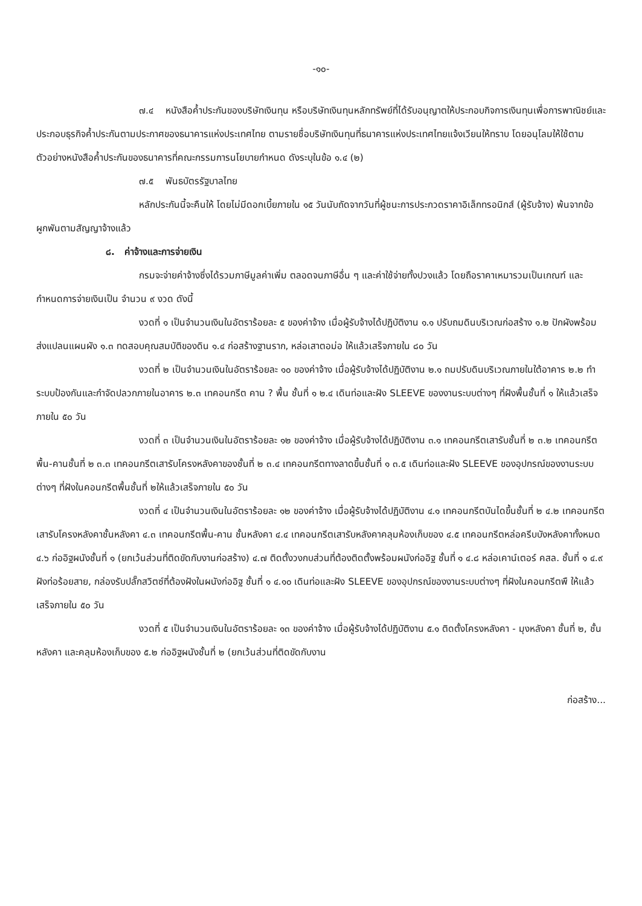-๑๐-
๗.๔ หนังสือค้ำประกันของบริษัทเงินทุน หรือบริษัทเงินทุนหลักทรัพย์ที่ได้รับอนุญาตให้ประกอบกิจการเงินทุนเพื่อการพาณิชย์และประกอบธุรกิจค้ำประกันตามประกาศของธนาคารแห่งประเทศไทย ตามรายชื่อบริษัทเงินทุนที่ธนาคารแห่งประเทศไทยแจ้งเวียนให้ทราบ โดยอนุโลมให้ใช้ตามตัวอย่างหนังสือค้ำประกันของธนาคารที่คณะกรรมการนโยบายกำหนด ดังระบุในข้อ ๑.๔ (๒)
๗.๕ พันธบัตรรัฐบาลไทย
หลักประกันนี้จะคืนให้ โดยไม่มีดอกเบี้ยภายใน ๑๕ วันนับถัดจากวันที่ผู้ชนะการประกวดราคาอิเล็กทรอนิกส์ (ผู้รับจ้าง) พ้นจากข้อผูกพันตามสัญญาจ้างแล้ว
๘. ค่าจ้างและการจ่ายเงิน
กรมจะจ่ายค่าจ้างซึ่งได้รวมภาษีมูลค่าเพิ่ม ตลอดจนภาษีอื่น ๆ และค่าใช้จ่ายทั้งปวงแล้ว โดยถือราคาเหมารวมเป็นเกณฑ์ และกำหนดการจ่ายเงินเป็น จำนวน ๙ งวด ดังนี้
งวดที่ ๑ เป็นจำนวนเงินในอัตราร้อยละ ๕ ของค่าจ้าง เมื่อผู้รับจ้างได้ปฏิบัติงาน ๑.๑ ปรับถมดินบริเวณก่อสร้าง ๑.๒ ปักผังพร้อมส่งแปลนแผนผัง ๑.๓ ทดสอบคุณสมบัติของดิน ๑.๔ ก่อสร้างฐานราก, หล่อเสาตอม่อ ให้แล้วเสร็จภายใน ๘๐ วัน
งวดที่ ๒ เป็นจำนวนเงินในอัตราร้อยละ ๑๐ ของค่าจ้าง เมื่อผู้รับจ้างได้ปฏิบัติงาน ๒.๑ ถมปรับดินบริเวณภายในใต้อาคาร ๒.๒ ทำระบบป้องกันและกำจัดปลวกภายในอาคาร ๒.๓ เทคอนกรีต คาน ? พื้น ชั้นที่ ๑ ๒.๔ เดินท่อและฝัง SLEEVE ของงานระบบต่างๆ ที่ฝังพื้นชั้นที่ ๑ ให้แล้วเสร็จภายใน ๕๐ วัน
งวดที่ ๓ เป็นจำนวนเงินในอัตราร้อยละ ๑๒ ของค่าจ้าง เมื่อผู้รับจ้างได้ปฏิบัติงาน ๓.๑ เทคอนกรีตเสารับชั้นที่ ๒ ๓.๒ เทคอนกรีตพื้น-คานชั้นที่ ๒ ๓.๓ เทคอนกรีตเสารับโครงหลังคาของชั้นที่ ๒ ๓.๔ เทคอนกรีตทางลาดขึ้นชั้นที่ ๑ ๓.๕ เดินท่อและฝัง SLEEVE ของอุปกรณ์ของงานระบบต่างๆ ที่ฝังในคอนกรีตพื้นชั้นที่ ๒ให้แล้วเสร็จภายใน ๕๐ วัน
งวดที่ ๔ เป็นจำนวนเงินในอัตราร้อยละ ๑๒ ของค่าจ้าง เมื่อผู้รับจ้างได้ปฏิบัติงาน ๔.๑ เทคอนกรีตบันไดขึ้นชั้นที่ ๒ ๔.๒ เทคอนกรีตเสารับโครงหลังคาชั้นหลังคา ๔.๓ เทคอนกรีตพื้น-คาน ชั้นหลังคา ๔.๔ เทคอนกรีตเสารับหลังคาคลุมห้องเก็บของ ๔.๕ เทคอนกรีตหล่อครีบบังหลังคาทั้งหมด ๔.๖ ก่ออิฐผนังชั้นที่ ๑ (ยกเว้นส่วนที่ติดขัดกับงานก่อสร้าง) ๔.๗ ติดตั้งวงกบส่วนที่ต้องติดตั้งพร้อมผนังก่ออิฐ ชั้นที่ ๑ ๔.๘ หล่อเคาน์เตอร์ คสล. ชั้นที่ ๑ ๔.๙ ฝังท่อร้อยสาย, กล่องรับปลั๊กสวิตซ์ที่ต้องฝังในผนังก่ออิฐ ชั้นที่ ๑ ๔.๑๐ เดินท่อและฝัง SLEEVE ของอุปกรณ์ของงานระบบต่างๆ ที่ฝังในคอนกรีตพื ให้แล้วเสร็จภายใน ๕๐ วัน
งวดที่ ๕ เป็นจำนวนเงินในอัตราร้อยละ ๑๓ ของค่าจ้าง เมื่อผู้รับจ้างได้ปฏิบัติงาน ๕.๑ ติดตั้งโครงหลังคา - มุงหลังคา ชั้นที่ ๒, ชั้นหลังคา และคลุมห้องเก็บของ ๕.๒ ก่ออิฐผนังชั้นที่ ๒ (ยกเว้นส่วนที่ติดขัดกับงาน
ก่อสร้าง...